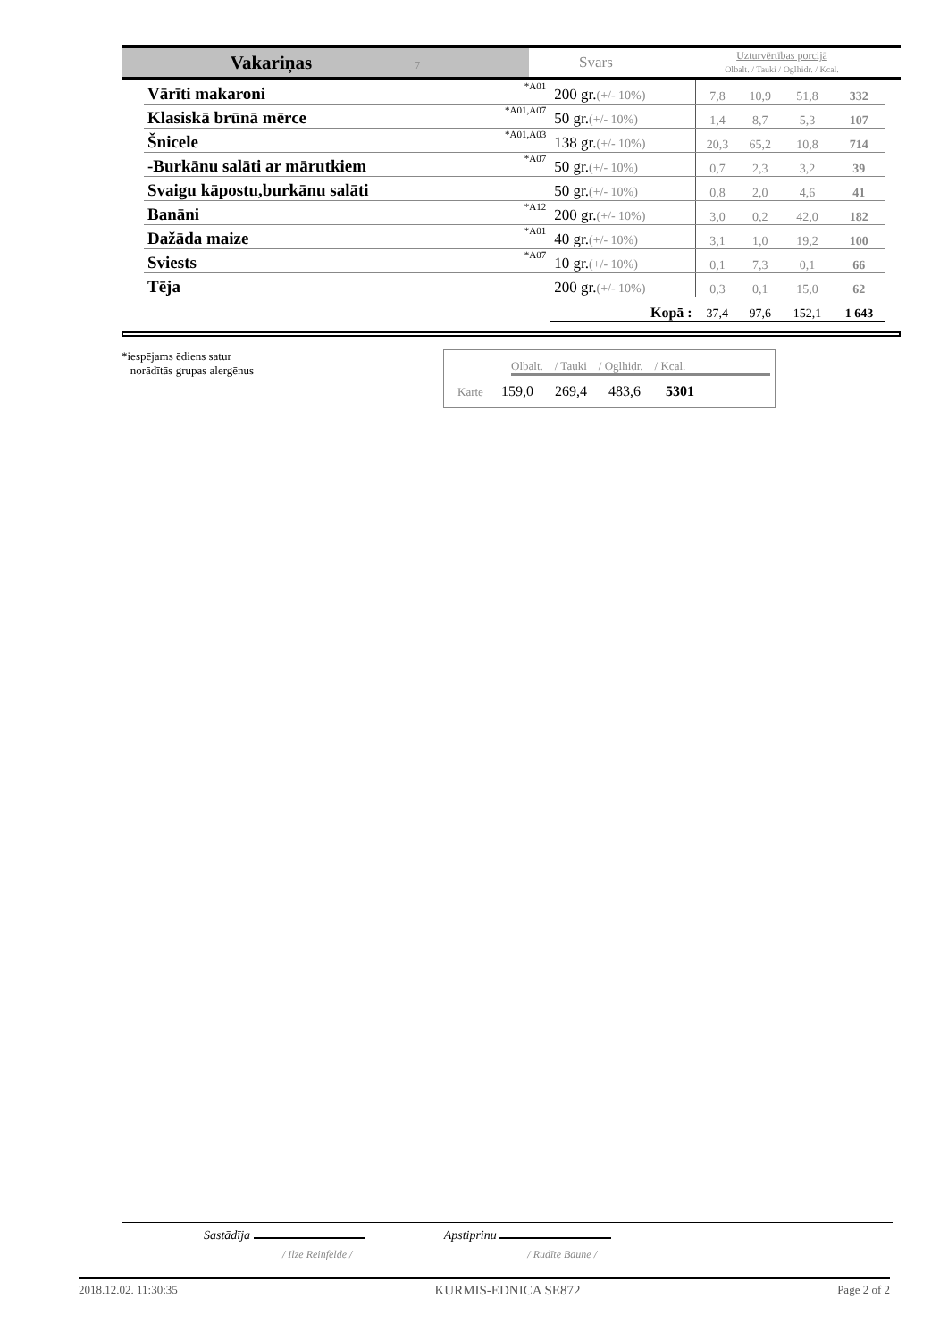| Vakariņas 7 | Svars | Uzturvērtības porcijā Olbalt. / Tauki / Oglhidr. / Kcal. |
| Vārīti makaroni | *A01 | 200 gr. (+/- 10%) | 7,8 | 10,9 | 51,8 | 332 |
| Klasiskā brūnā mērce | *A01,A07 | 50 gr. (+/- 10%) | 1,4 | 8,7 | 5,3 | 107 |
| Šnicele | *A01,A03 | 138 gr. (+/- 10%) | 20,3 | 65,2 | 10,8 | 714 |
| -Burkānu salāti ar mārutkiem | *A07 | 50 gr. (+/- 10%) | 0,7 | 2,3 | 3,2 | 39 |
| Svaigu kāpostu,burkānu salāti | | 50 gr. (+/- 10%) | 0,8 | 2,0 | 4,6 | 41 |
| Banāni | *A12 | 200 gr. (+/- 10%) | 3,0 | 0,2 | 42,0 | 182 |
| Dažāda maize | *A01 | 40 gr. (+/- 10%) | 3,1 | 1,0 | 19,2 | 100 |
| Sviests | *A07 | 10 gr. (+/- 10%) | 0,1 | 7,3 | 0,1 | 66 |
| Tēja | | 200 gr. (+/- 10%) | 0,3 | 0,1 | 15,0 | 62 |
| | | Kopā : | 37,4 | 97,6 | 152,1 | 1 643 |
*iespējams ēdiens satur
norādītās grupas alergēnus
Olbalt. / Tauki / Oglhidr. / Kcal.
Kartē 159,0 269,4 483,6 5301
Sastādīja Apstiprinu
/ Ilze Reinfelde / / Rudīte Baune /
2018.12.02. 11:30:35 KURMIS-EDNICA SE872 Page 2 of 2